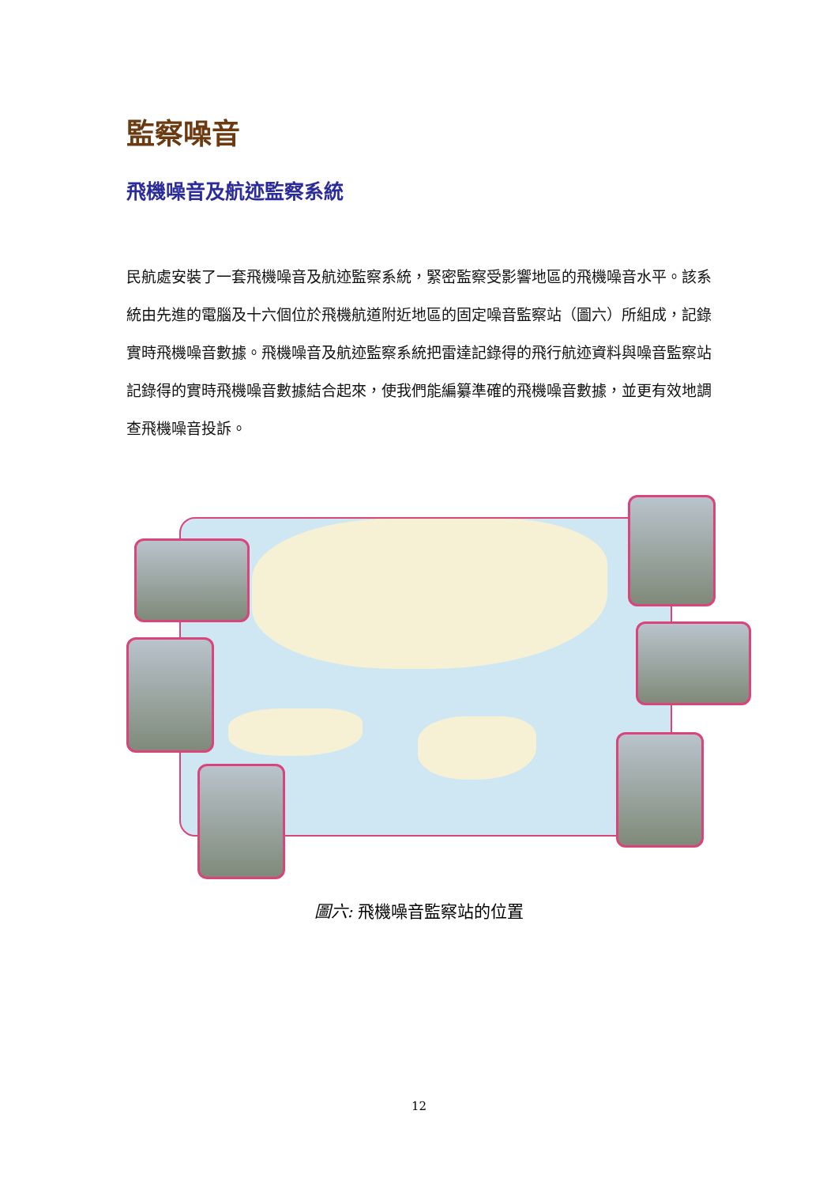監察噪音
飛機噪音及航迹監察系統
民航處安裝了一套飛機噪音及航迹監察系統，緊密監察受影響地區的飛機噪音水平。該系統由先進的電腦及十六個位於飛機航道附近地區的固定噪音監察站（圖六）所組成，記錄實時飛機噪音數據。飛機噪音及航迹監察系統把雷達記錄得的飛行航迹資料與噪音監察站記錄得的實時飛機噪音數據結合起來，使我們能編纂準確的飛機噪音數據，並更有效地調查飛機噪音投訴。
圖六: 飛機噪音監察站的位置
12